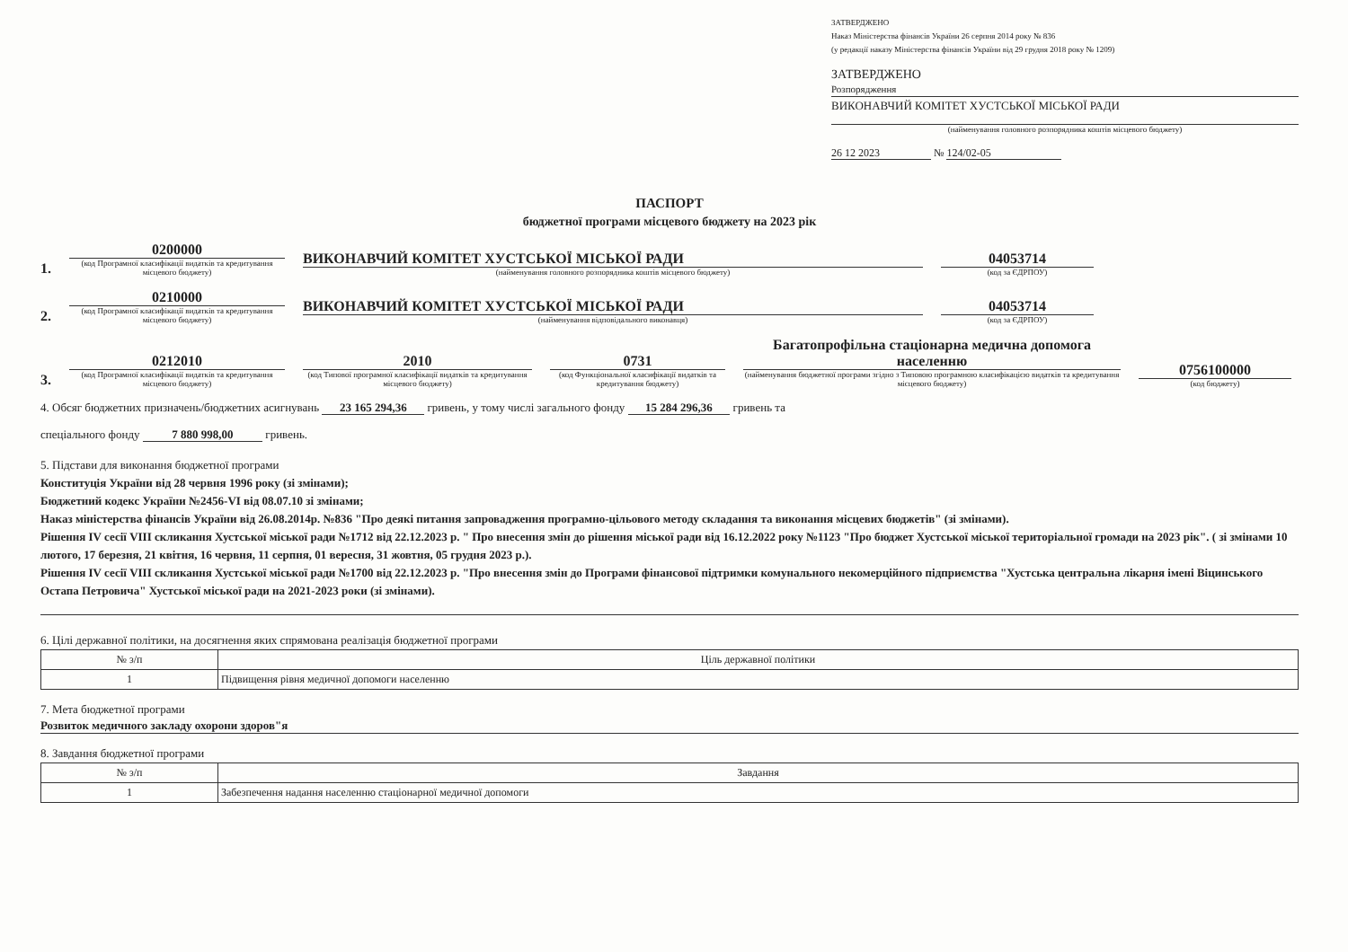ЗАТВЕРДЖЕНО
Наказ Міністерства фінансів України 26 серпня 2014 року № 836
(у редакції наказу Міністерства фінансів України від 29 грудня 2018 року № 1209)
ЗАТВЕРДЖЕНО
Розпорядження
ВИКОНАВЧИЙ КОМІТЕТ ХУСТСЬКОЇ МІСЬКОЇ РАДИ
(найменування головного розпорядника коштів місцевого бюджету)
26 12 2023 № 124/02-05
ПАСПОРТ
бюджетної програми місцевого бюджету на 2023 рік
1.
0200000
(код Програмної класифікації видатків та кредитування місцевого бюджету)
ВИКОНАВЧИЙ КОМІТЕТ ХУСТСЬКОЇ МІСЬКОЇ РАДИ
(найменування головного розпорядника коштів місцевого бюджету)
04053714
(код за ЄДРПОУ)
2.
0210000
(код Програмної класифікації видатків та кредитування місцевого бюджету)
ВИКОНАВЧИЙ КОМІТЕТ ХУСТСЬКОЇ МІСЬКОЇ РАДИ
(найменування відповідального виконавця)
04053714
(код за ЄДРПОУ)
3.
0212010
(код Програмної класифікації видатків та кредитування місцевого бюджету)
2010
(код Типової програмної класифікації видатків та кредитування місцевого бюджету)
0731
(код Функціональної класифікації видатків та кредитування бюджету)
Багатопрофільна стаціонарна медична допомога населенню
(найменування бюджетної програми згідно з Типовою програмною класифікацією видатків та кредитування місцевого бюджету)
0756100000
(код бюджету)
4. Обсяг бюджетних призначень/бюджетних асигнувань 23 165 294,36 гривень, у тому числі загального фонду 15 284 296,36 гривень та
спеціального фонду 7 880 998,00 гривень.
5. Підстави для виконання бюджетної програми
Конституція України від 28 червня 1996 року (зі змінами);
Бюджетний кодекс України №2456-VI від 08.07.10 зі змінами;
Наказ міністерства фінансів України від 26.08.2014р. №836 "Про деякі питання запровадження програмно-цільового методу складання та виконання місцевих бюджетів" (зі змінами).
Рішення IV сесії VIII скликання Хустської міської ради №1712 від 22.12.2023 р. " Про внесення змін до рішення міської ради від 16.12.2022 року №1123 "Про бюджет Хустської міської територіальної громади на 2023 рік". ( зі змінами 10 лютого, 17 березня, 21 квітня, 16 червня, 11 серпня, 01 вересня, 31 жовтня, 05 грудня 2023 р.).
Рішення IV сесії VIII скликання Хустської міської ради №1700 від 22.12.2023 р. "Про внесення змін до Програми фінансової підтримки комунального некомерційного підприємства "Хустська центральна лікарня імені Віцинського Остапа Петровича" Хустської міської ради на 2021-2023 роки (зі змінами).
6. Цілі державної політики, на досягнення яких спрямована реалізація бюджетної програми
| № з/п | Ціль державної політики |
| --- | --- |
| 1 | Підвищення рівня медичної допомоги населенню |
7. Мета бюджетної програми
Розвиток медичного закладу охорони здоров"я
8. Завдання бюджетної програми
| № з/п | Завдання |
| --- | --- |
| 1 | Забезпечення надання населенню стаціонарної медичної допомоги |